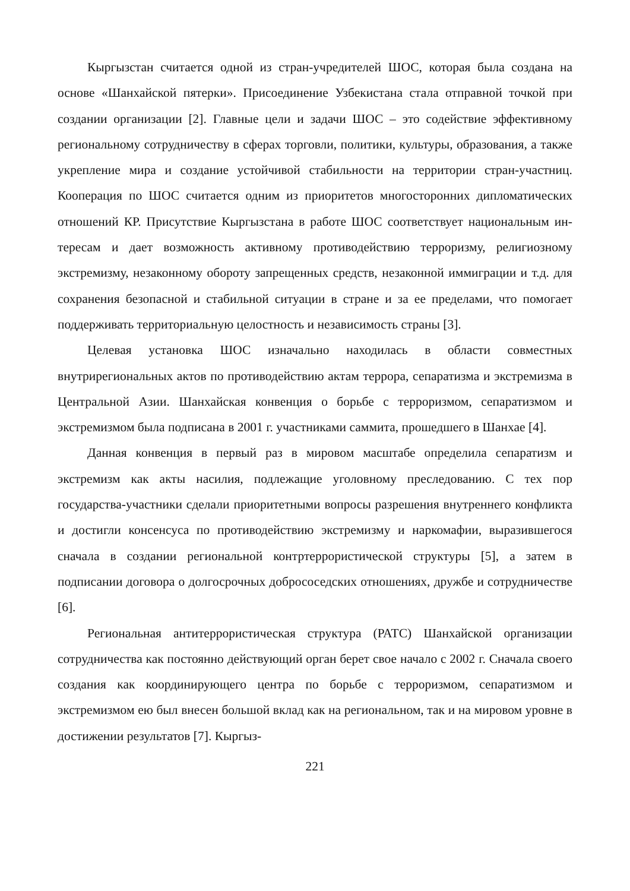Кыргызстан считается одной из стран-учредителей ШОС, которая была со­здана на основе «Шанхайской пятерки». Присоединение Узбекистана стала от­правной точкой при создании организации [2]. Главные цели и задачи ШОС – это содействие эффективному региональному сотрудничеству в сферах торгов­ли, политики, культуры, образования, а также укрепление мира и создание устойчивой стабильности на территории стран-участниц. Кооперация по ШОС считается одним из приоритетов многосторонних дипломатических отношений КР. Присутствие Кыргызстана в работе ШОС соответствует национальным ин­тересам и дает возможность активному противодействию терроризму, религиоз­ному экстремизму, незаконному обороту запрещенных средств, незаконной им­миграции и т.д. для сохранения безопасной и стабильной ситуации в стране и за ее пределами, что помогает поддерживать территориальную целостность и независимость страны [3].
Целевая установка ШОС изначально находилась в области совместных внутрирегиональных актов по противодействию актам террора, сепаратизма и экстремизма в Центральной Азии. Шанхайская конвенция о борьбе с терро­ризмом, сепаратизмом и экстремизмом была подписана в 2001 г. участниками саммита, прошедшего в Шанхае [4].
Данная конвенция в первый раз в мировом масштабе определила сепара­тизм и экстремизм как акты насилия, подлежащие уголовному преследованию. С тех пор государства-участники сделали приоритетными вопросы разрешения внутреннего конфликта и достигли консенсуса по противодействию экстремиз­му и наркомафии, выразившегося сначала в создании региональной контртерро­ристической структуры [5], а затем в подписании договора о долгосрочных доб­рососедских отношениях, дружбе и сотрудничестве [6].
Региональная антитеррористическая структура (РАТС) Шанхайской орга­низации сотрудничества как постоянно действующий орган берет свое начало с 2002 г. Сначала своего создания как координирующего центра по борьбе с тер­роризмом, сепаратизмом и экстремизмом ею был внесен большой вклад как на региональном, так и на мировом уровне в достижении результатов [7]. Кыргыз-
221